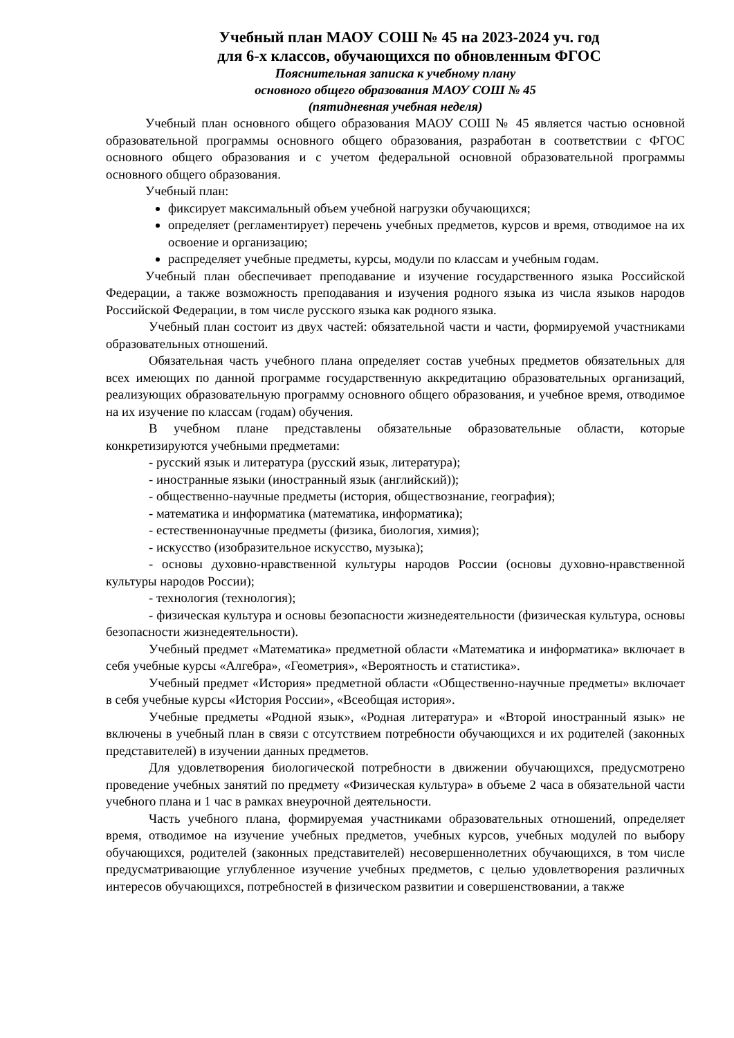Учебный план МАОУ СОШ № 45 на 2023-2024 уч. год
для 6-х классов, обучающихся по обновленным ФГОС
Пояснительная записка к учебному плану
основного общего образования МАОУ СОШ № 45
(пятидневная учебная неделя)
Учебный план основного общего образования МАОУ СОШ № 45 является частью основной образовательной программы основного общего образования, разработан в соответствии с ФГОС основного общего образования и с учетом федеральной основной образовательной программы основного общего образования.
Учебный план:
фиксирует максимальный объем учебной нагрузки обучающихся;
определяет (регламентирует) перечень учебных предметов, курсов и время, отводимое на их освоение и организацию;
распределяет учебные предметы, курсы, модули по классам и учебным годам.
Учебный план обеспечивает преподавание и изучение государственного языка Российской Федерации, а также возможность преподавания и изучения родного языка из числа языков народов Российской Федерации, в том числе русского языка как родного языка.
Учебный план состоит из двух частей: обязательной части и части, формируемой участниками образовательных отношений.
Обязательная часть учебного плана определяет состав учебных предметов обязательных для всех имеющих по данной программе государственную аккредитацию образовательных организаций, реализующих образовательную программу основного общего образования, и учебное время, отводимое на их изучение по классам (годам) обучения.
В учебном плане представлены обязательные образовательные области, которые конкретизируются учебными предметами:
- русский язык и литература (русский язык, литература);
- иностранные языки (иностранный язык (английский));
- общественно-научные предметы (история, обществознание, география);
- математика и информатика (математика, информатика);
- естественнонаучные предметы (физика, биология, химия);
- искусство (изобразительное искусство, музыка);
- основы духовно-нравственной культуры народов России (основы духовно-нравственной культуры народов России);
- технология (технология);
- физическая культура и основы безопасности жизнедеятельности (физическая культура, основы безопасности жизнедеятельности).
Учебный предмет «Математика» предметной области «Математика и информатика» включает в себя учебные курсы «Алгебра», «Геометрия», «Вероятность и статистика».
Учебный предмет «История» предметной области «Общественно-научные предметы» включает в себя учебные курсы «История России», «Всеобщая история».
Учебные предметы «Родной язык», «Родная литература» и «Второй иностранный язык» не включены в учебный план в связи с отсутствием потребности обучающихся и их родителей (законных представителей) в изучении данных предметов.
Для удовлетворения биологической потребности в движении обучающихся, предусмотрено проведение учебных занятий по предмету «Физическая культура» в объеме 2 часа в обязательной части учебного плана и 1 час в рамках внеурочной деятельности.
Часть учебного плана, формируемая участниками образовательных отношений, определяет время, отводимое на изучение учебных предметов, учебных курсов, учебных модулей по выбору обучающихся, родителей (законных представителей) несовершеннолетних обучающихся, в том числе предусматривающие углубленное изучение учебных предметов, с целью удовлетворения различных интересов обучающихся, потребностей в физическом развитии и совершенствовании, а также